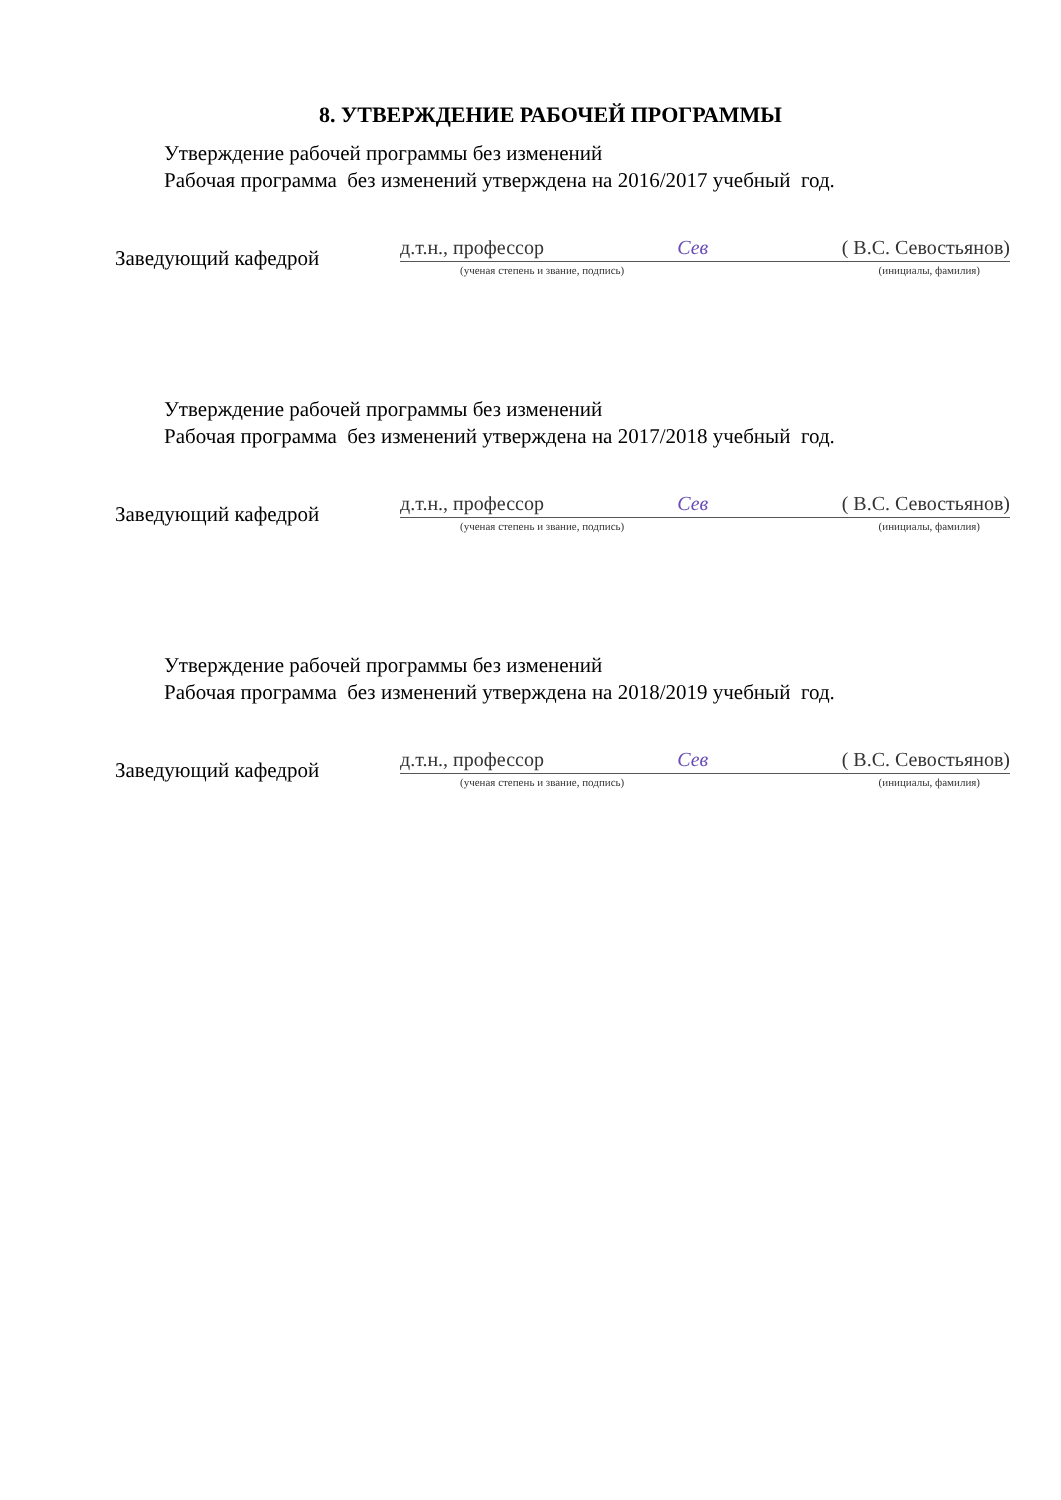8. УТВЕРЖДЕНИЕ РАБОЧЕЙ ПРОГРАММЫ
Утверждение рабочей программы без изменений
Рабочая программа без изменений утверждена на 2016/2017 учебный год.
Заведующий кафедрой
д.т.н., профессор Сев ( В.С. Севостьянов)
(ученая степень и звание, подпись) (инициалы, фамилия)
Утверждение рабочей программы без изменений
Рабочая программа без изменений утверждена на 2017/2018 учебный год.
Заведующий кафедрой
д.т.н., профессор Сев ( В.С. Севостьянов)
(ученая степень и звание, подпись) (инициалы, фамилия)
Утверждение рабочей программы без изменений
Рабочая программа без изменений утверждена на 2018/2019 учебный год.
Заведующий кафедрой
д.т.н., профессор Сев ( В.С. Севостьянов)
(ученая степень и звание, подпись) (инициалы, фамилия)